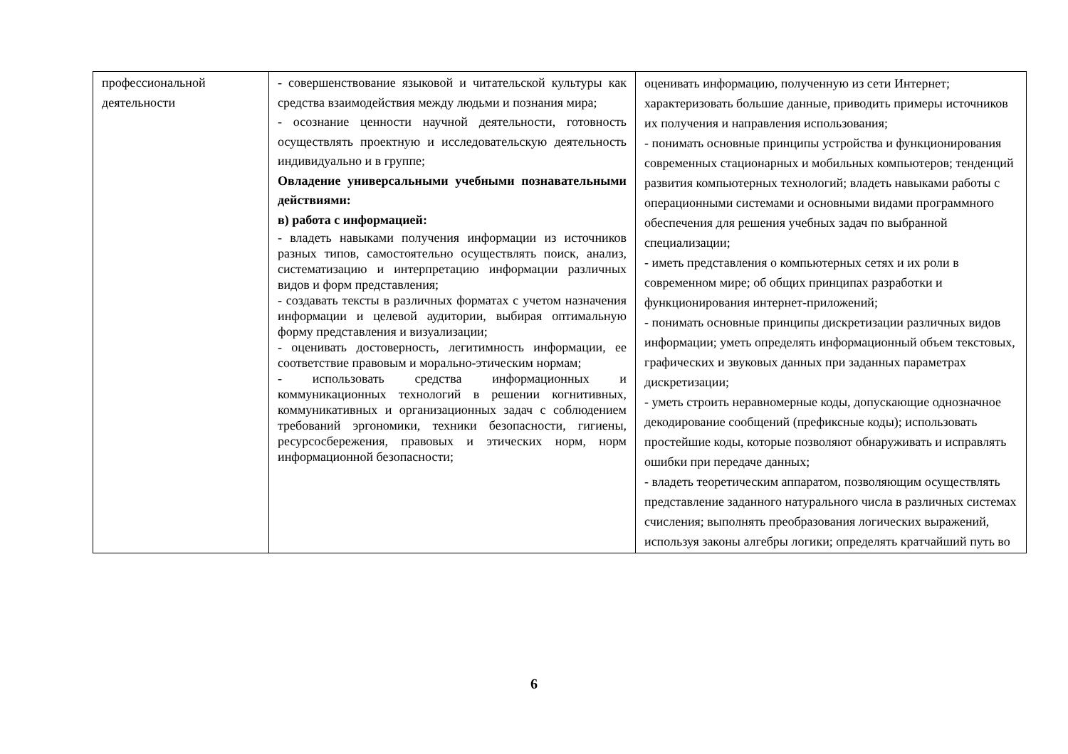| профессиональной деятельности | - совершенствование языковой и читательской культуры как средства взаимодействия между людьми и познания мира; - осознание ценности научной деятельности, готовность осуществлять проектную и исследовательскую деятельность индивидуально и в группе; Овладение универсальными учебными познавательными действиями: в) работа с информацией: - владеть навыками получения информации из источников разных типов, самостоятельно осуществлять поиск, анализ, систематизацию и интерпретацию информации различных видов и форм представления; - создавать тексты в различных форматах с учетом назначения информации и целевой аудитории, выбирая оптимальную форму представления и визуализации; - оценивать достоверность, легитимность информации, ее соответствие правовым и морально-этическим нормам; - использовать средства информационных и коммуникационных технологий в решении когнитивных, коммуникативных и организационных задач с соблюдением требований эргономики, техники безопасности, гигиены, ресурсосбережения, правовых и этических норм, норм информационной безопасности; | оценивать информацию, полученную из сети Интернет; характеризовать большие данные, приводить примеры источников их получения и направления использования; - понимать основные принципы устройства и функционирования современных стационарных и мобильных компьютеров; тенденций развития компьютерных технологий; владеть навыками работы с операционными системами и основными видами программного обеспечения для решения учебных задач по выбранной специализации; - иметь представления о компьютерных сетях и их роли в современном мире; об общих принципах разработки и функционирования интернет-приложений; - понимать основные принципы дискретизации различных видов информации; уметь определять информационный объем текстовых, графических и звуковых данных при заданных параметрах дискретизации; - уметь строить неравномерные коды, допускающие однозначное декодирование сообщений (префиксные коды); использовать простейшие коды, которые позволяют обнаруживать и исправлять ошибки при передаче данных; - владеть теоретическим аппаратом, позволяющим осуществлять представление заданного натурального числа в различных системах счисления; выполнять преобразования логических выражений, используя законы алгебры логики; определять кратчайший путь во |
6